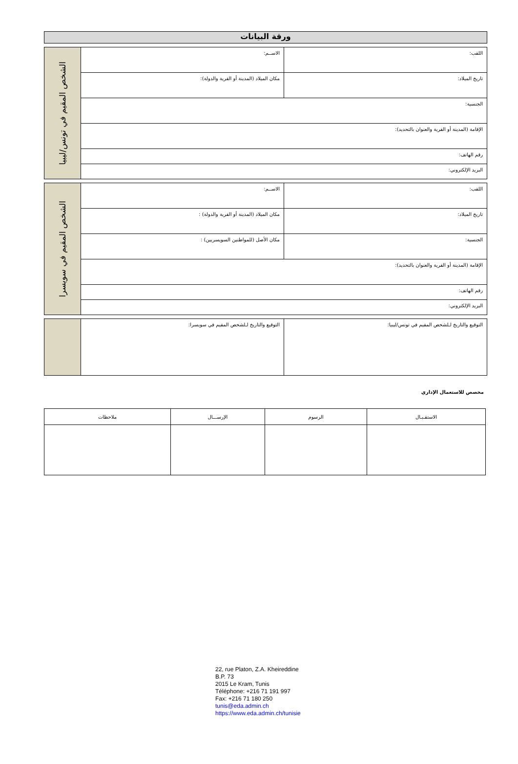ورقة البيانات
| اللقب: | الاســم: | الشخص المقيم في تونس/ليبيا |
| تاريخ الميلاد: | مكان الميلاد (المدينة أو القرية والدولة): | |
| الجنسية: | | |
| الإقامة (المدينة أو القرية والعنوان بالتحديد): | | |
| رقم الهاتف: | | |
| البريد الإلكتروني: | | |
| اللقب: | الاســم: | الشخص المقيم في سويسرا |
| تاريخ الميلاد: | مكان الميلاد (المدينة أو القرية والدولة) : | |
| الجنسية: | مكان الأصل (للمواطنين السويسريين) : | |
| الإقامة (المدينة أو القرية والعنوان بالتحديد): | | |
| رقم الهاتف: | | |
| البريد الإلكتروني: | | |
| التوقيع والتاريخ لـلشخص المقيم في تونس/ليبيا: | التوقيع والتاريخ لـلشخص المقيم في سويسرا: | |
مخصص للاستعمال الإداري
| الاستقـبـال | الرسوم | الإرســـال | ملاحظات |
| --- | --- | --- | --- |
22, rue Platon, Z.A. Kheireddine
B.P. 73
2015 Le Kram, Tunis
Téléphone: +216 71 191 997
Fax: +216 71 180 250
tunis@eda.admin.ch
https://www.eda.admin.ch/tunisie